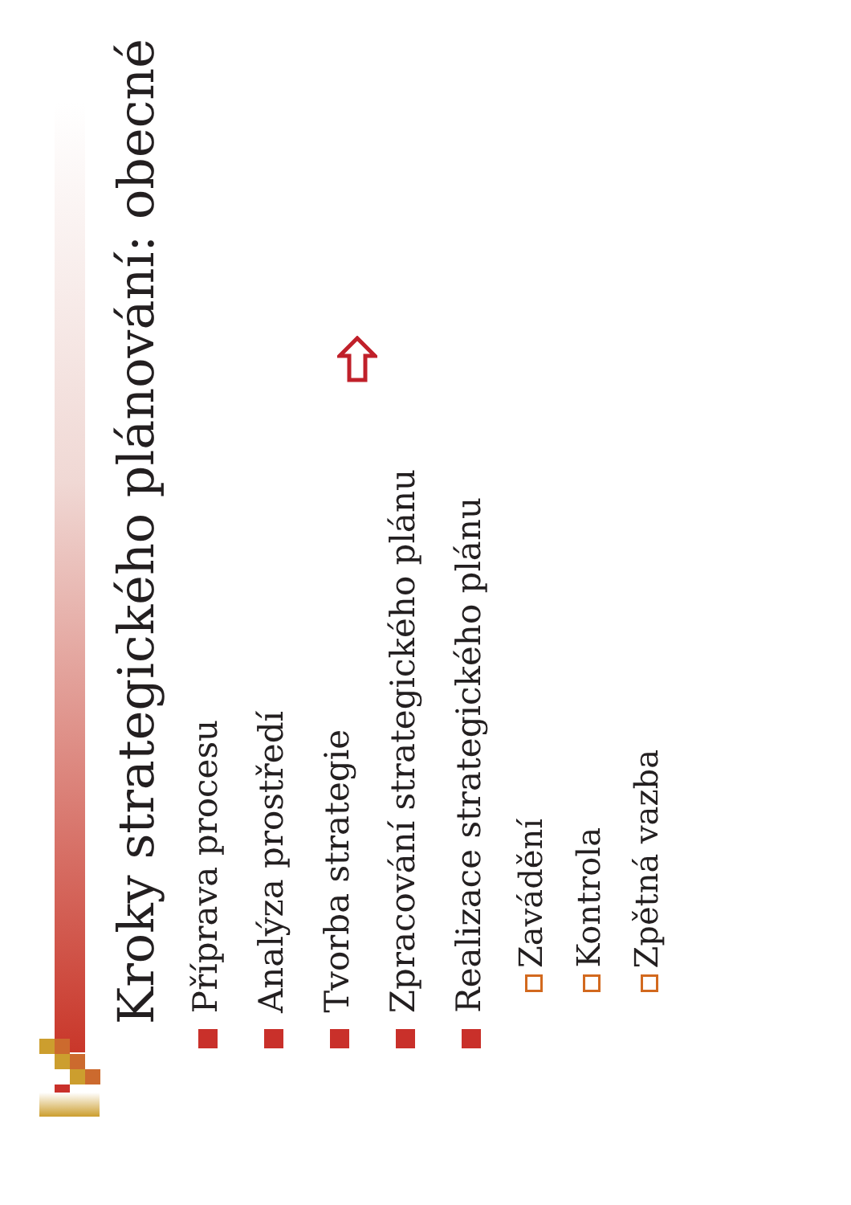Kroky strategického plánování: obecné
Příprava procesu
Analýza prostředí
Tvorba strategie
Zpracování strategického plánu
Realizace strategického plánu
Zavádění
Kontrola
Zpětná vazba